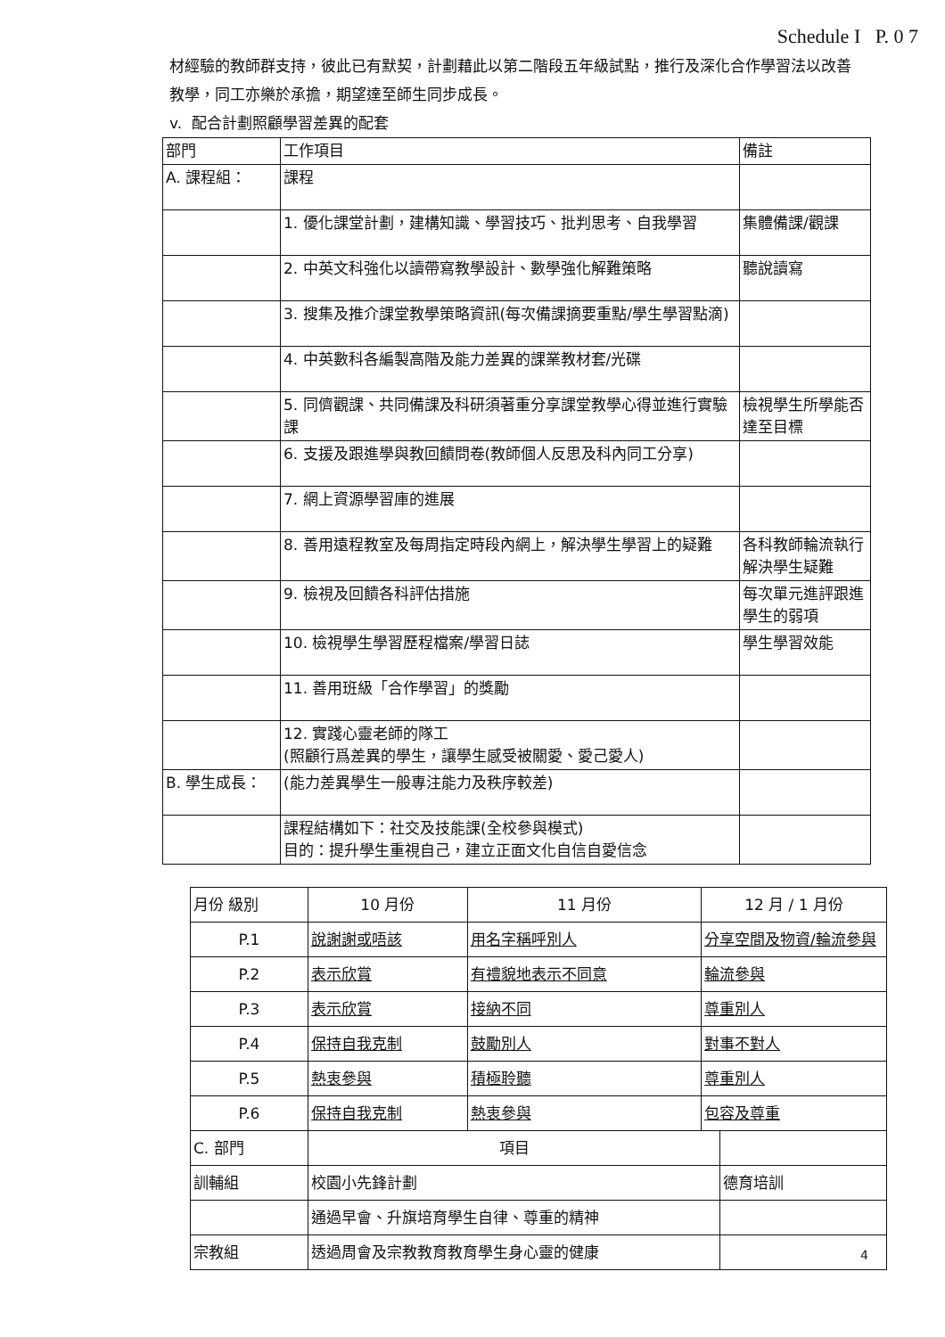Schedule I P. 0 7
材經驗的教師群支持，彼此已有默契，計劃藉此以第二階段五年級試點，推行及深化合作學習法以改善教學，同工亦樂於承擔，期望達至師生同步成長。
v. 配合計劃照顧學習差異的配套
| 部門 | 工作項目 | 備註 |
| --- | --- | --- |
| A. 課程組： | 課程 | |
| | 1. 優化課堂計劃，建構知識、學習技巧、批判思考、自我學習 | 集體備課/觀課 |
| | 2. 中英文科強化以讀帶寫教學設計、數學強化解難策略 | 聽說讀寫 |
| | 3. 搜集及推介課堂教學策略資訊(每次備課摘要重點/學生學習點滴) | |
| | 4. 中英數科各編製高階及能力差異的課業教材套/光碟 | |
| | 5. 同儕觀課、共同備課及科研須著重分享課堂教學心得並進行實驗課 | 檢視學生所學能否達至目標 |
| | 6. 支援及跟進學與教回饋問卷(教師個人反思及科內同工分享) | |
| | 7. 網上資源學習庫的進展 | |
| | 8. 善用遠程教室及每周指定時段內網上，解決學生學習上的疑難 | 各科教師輪流執行解決學生疑難 |
| | 9. 檢視及回饋各科評估措施 | 每次單元進評跟進學生的弱項 |
| | 10. 檢視學生學習歷程檔案/學習日誌 | 學生學習效能 |
| | 11. 善用班級「合作學習」的獎勵 | |
| | 12. 實踐心靈老師的隊工 (照顧行爲差異的學生，讓學生感受被關愛、愛己愛人) | |
| B. 學生成長： | (能力差異學生一般專注能力及秩序較差) | |
| | 課程結構如下：社交及技能課(全校參與模式) 目的：提升學生重視自己，建立正面文化自信自愛信念 | |
| 月份 級別 | 10 月份 | 11 月份 | 12 月 / 1 月份 | |
| --- | --- | --- | --- | --- |
| P.1 | 說謝謝或唔該 | 用名字稱呼別人 | 分享空間及物資/輪流參與 | |
| P.2 | 表示欣賞 | 有禮貌地表示不同意 | 輪流參與 | |
| P.3 | 表示欣賞 | 接納不同 | 尊重別人 | |
| P.4 | 保持自我克制 | 鼓勵別人 | 對事不對人 | |
| P.5 | 熱衷參與 | 積極聆聽 | 尊重別人 | |
| P.6 | 保持自我克制 | 熱衷參與 | 包容及尊重 | |
| C. 部門 | 項目 | | | |
| 訓輔組 | 校園小先鋒計劃 | | | 德育培訓 |
| | 通過早會、升旗培育學生自律、尊重的精神 | | | |
| 宗教組 | 透過周會及宗教教育教育學生身心靈的健康 | | | |
4